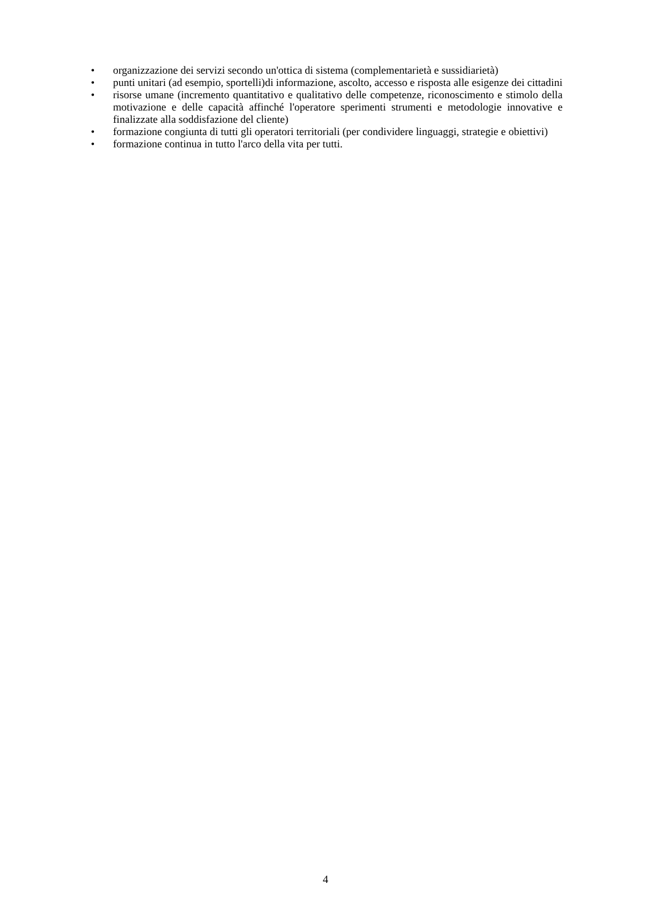• organizzazione dei servizi secondo un'ottica di sistema (complementarietà e sussidiarietà)
• punti unitari (ad esempio, sportelli)di informazione, ascolto, accesso e risposta alle esigenze dei cittadini
• risorse umane (incremento quantitativo e qualitativo delle competenze, riconoscimento e stimolo della motivazione e delle capacità affinché l'operatore sperimenti strumenti e metodologie innovative e finalizzate alla soddisfazione del cliente)
• formazione congiunta di tutti gli operatori territoriali (per condividere linguaggi, strategie e obiettivi)
• formazione continua in tutto l'arco della vita per tutti.
4